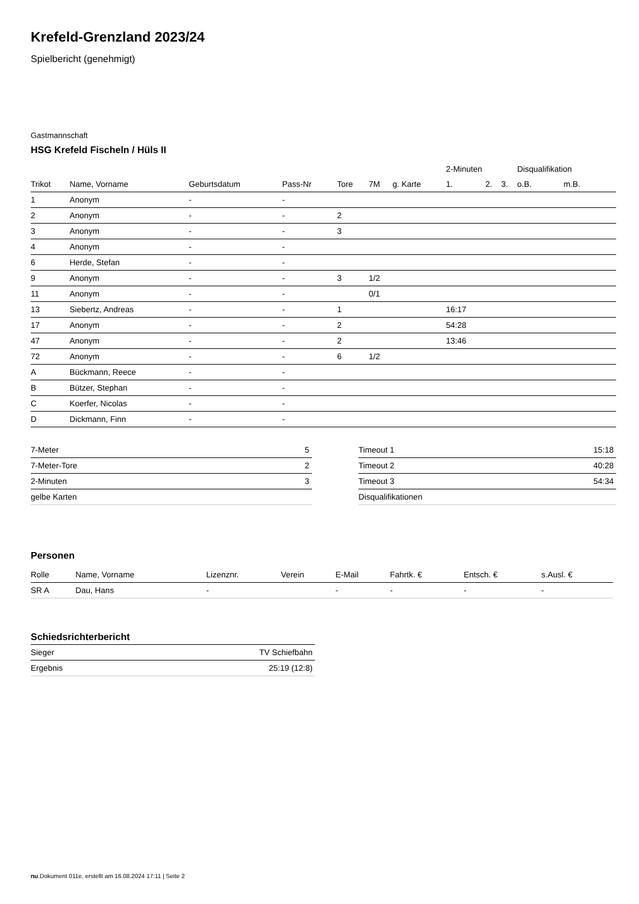Krefeld-Grenzland 2023/24
Spielbericht (genehmigt)
Gastmannschaft
HSG Krefeld Fischeln / Hüls II
| | | | | | | | 2-Minuten | | | Disqualifikation | |
| --- | --- | --- | --- | --- | --- | --- | --- | --- | --- | --- | --- |
| Trikot | Name, Vorname | Geburtsdatum | Pass-Nr | Tore | 7M | g. Karte | 1. | 2. | 3. | o.B. | m.B. |
| 1 | Anonym | - | - | | | | | | | | |
| 2 | Anonym | - | - | 2 | | | | | | | |
| 3 | Anonym | - | - | 3 | | | | | | | |
| 4 | Anonym | - | - | | | | | | | | |
| 6 | Herde, Stefan | - | - | | | | | | | | |
| 9 | Anonym | - | - | 3 | 1/2 | | | | | | |
| 11 | Anonym | - | - | | 0/1 | | | | | | |
| 13 | Siebertz, Andreas | - | - | 1 | | | 16:17 | | | | |
| 17 | Anonym | - | - | 2 | | | 54:28 | | | | |
| 47 | Anonym | - | - | 2 | | | 13:46 | | | | |
| 72 | Anonym | - | - | 6 | 1/2 | | | | | | |
| A | Bückmann, Reece | - | - | | | | | | | | |
| B | Bützer, Stephan | - | - | | | | | | | | |
| C | Koerfer, Nicolas | - | - | | | | | | | | |
| D | Dickmann, Finn | - | - | | | | | | | | |
| 7-Meter | 5 |
| 7-Meter-Tore | 2 |
| 2-Minuten | 3 |
| gelbe Karten | |
| Timeout 1 | 15:18 |
| Timeout 2 | 40:28 |
| Timeout 3 | 54:34 |
| Disqualifikationen | |
Personen
| Rolle | Name, Vorname | Lizenznr. | Verein | E-Mail | Fahrtk. € | Entsch. € | s.Ausl. € |
| --- | --- | --- | --- | --- | --- | --- | --- |
| SR A | Dau, Hans | - | | - | - | - | - |
Schiedsrichterbericht
| Sieger | TV Schiefbahn |
| Ergebnis | 25:19 (12:8) |
nu.Dokument 011e, erstellt am 16.08.2024 17:11 | Seite 2